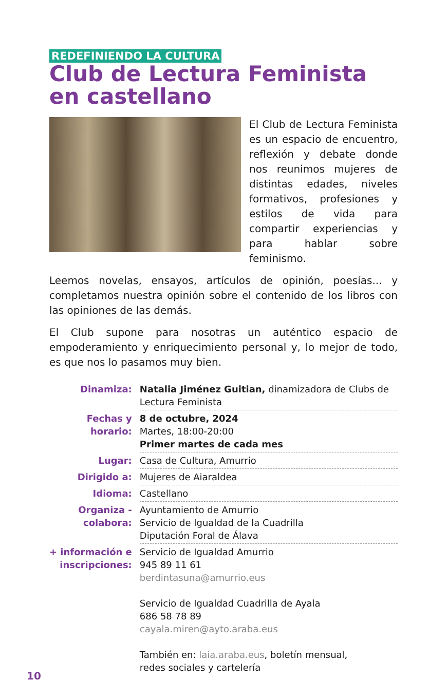REDEFINIENDO LA CULTURA
Club de Lectura Feminista en castellano
El Club de Lectura Feminista es un espacio de encuentro, reflexión y debate donde nos reunimos mujeres de distintas edades, niveles formativos, profesiones y estilos de vida para compartir experiencias y para hablar sobre feminismo.
Leemos novelas, ensayos, artículos de opinión, poesías... y completamos nuestra opinión sobre el contenido de los libros con las opiniones de las demás.
El Club supone para nosotras un auténtico espacio de empoderamiento y enriquecimiento personal y, lo mejor de todo, es que nos lo pasamos muy bien.
| Dinamiza: | Natalia Jiménez Guitian, dinamizadora de Clubs de Lectura Feminista |
| Fechas y horario: | 8 de octubre, 2024 Martes, 18:00-20:00 Primer martes de cada mes |
| Lugar: | Casa de Cultura, Amurrio |
| Dirigido a: | Mujeres de Aiaraldea |
| Idioma: | Castellano |
| Organiza - colabora: | Ayuntamiento de Amurrio Servicio de Igualdad de la Cuadrilla Diputación Foral de Álava |
| + información e inscripciones: | Servicio de Igualdad Amurrio 945 89 11 61 berdintasuna@amurrio.eus Servicio de Igualdad Cuadrilla de Ayala 686 58 78 89 cayala.miren@ayto.araba.eus También en: laia.araba.eus , boletín mensual, redes sociales y cartelería |
10